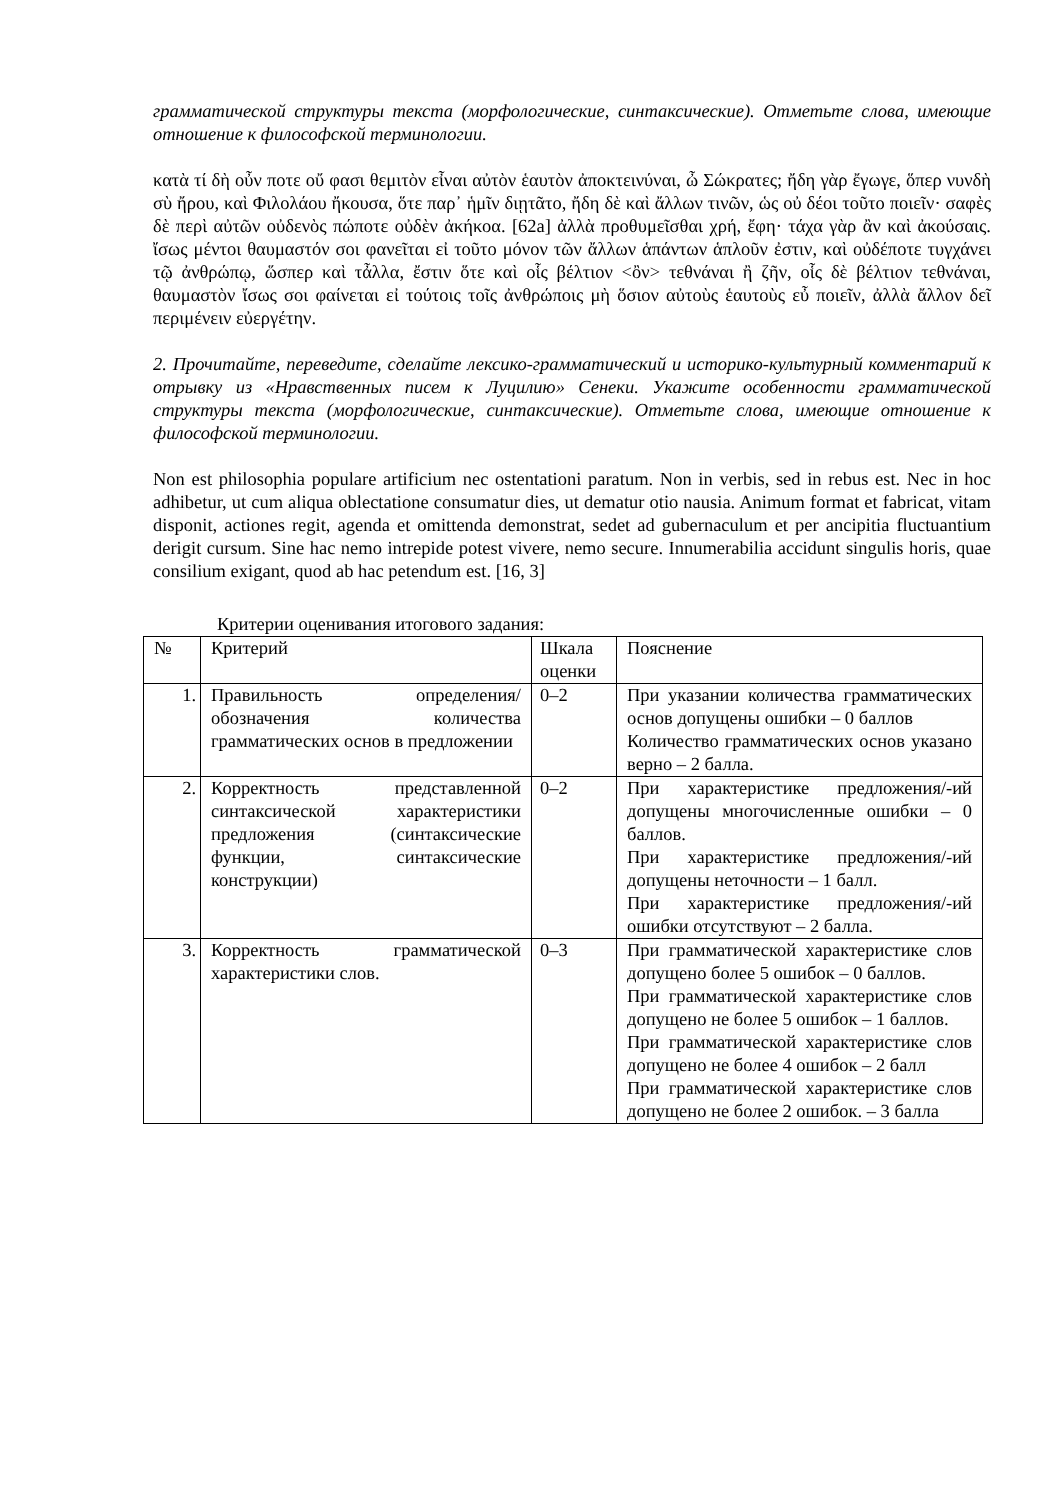грамматической структуры текста (морфологические, синтаксические). Отметьте слова, имеющие отношение к философской терминологии.
κατὰ τί δὴ οὖν ποτε οὔ φασι θεμιτὸν εἶναι αὐτὸν ἑαυτὸν ἀποκτεινύναι, ὦ Σώκρατες; ἤδη γὰρ ἔγωγε, ὅπερ νυνδὴ σὺ ἤρου, καὶ Φιλολάου ἤκουσα, ὅτε παρ᾽ ἡμῖν διῃτᾶτο, ἤδη δὲ καὶ ἄλλων τινῶν, ὡς οὐ δέοι τοῦτο ποιεῖν· σαφὲς δὲ περὶ αὐτῶν οὐδενὸς πώποτε οὐδὲν ἀκήκοα. [62a] ἀλλὰ προθυμεῖσθαι χρή, ἔφη· τάχα γὰρ ἂν καὶ ἀκούσαις. ἴσως μέντοι θαυμαστόν σοι φανεῖται εἰ τοῦτο μόνον τῶν ἄλλων ἁπάντων ἁπλοῦν ἐστιν, καὶ οὐδέποτε τυγχάνει τῷ ἀνθρώπῳ, ὥσπερ καὶ τἆλλα, ἔστιν ὅτε καὶ οἷς βέλτιον <ὂν> τεθνάναι ἢ ζῆν, οἷς δὲ βέλτιον τεθνάναι, θαυμαστὸν ἴσως σοι φαίνεται εἰ τούτοις τοῖς ἀνθρώποις μὴ ὅσιον αὐτοὺς ἑαυτοὺς εὖ ποιεῖν, ἀλλὰ ἄλλον δεῖ περιμένειν εὐεργέτην.
2. Прочитайте, переведите, сделайте лексико-грамматический и историко-культурный комментарий к отрывку из «Нравственных писем к Луцилию» Сенеки. Укажите особенности грамматической структуры текста (морфологические, синтаксические). Отметьте слова, имеющие отношение к философской терминологии.
Non est philosophia populare artificium nec ostentationi paratum. Non in verbis, sed in rebus est. Nec in hoc adhibetur, ut cum aliqua oblectatione consumatur dies, ut dematur otio nausia. Animum format et fabricat, vitam disponit, actiones regit, agenda et omittenda demonstrat, sedet ad gubernaculum et per ancipitia fluctuantium derigit cursum. Sine hac nemo intrepide potest vivere, nemo secure. Innumerabilia accidunt singulis horis, quae consilium exigant, quod ab hac petendum est. [16, 3]
Критерии оценивания итогового задания:
| № | Критерий | Шкала оценки | Пояснение |
| 1. | Правильность определения/обозначения количества грамматических основ в предложении | 0–2 | При указании количества грамматических основ допущены ошибки – 0 баллов Количество грамматических основ указано верно – 2 балла. |
| 2. | Корректность представленной синтаксической характеристики предложения (синтаксические функции, синтаксические конструкции) | 0–2 | При характеристике предложения/-ий допущены многочисленные ошибки – 0 баллов. При характеристике предложения/-ий допущены неточности – 1 балл. При характеристике предложения/-ий ошибки отсутствуют – 2 балла. |
| 3. | Корректность грамматической характеристики слов. | 0–3 | При грамматической характеристике слов допущено более 5 ошибок – 0 баллов. При грамматической характеристике слов допущено не более 5 ошибок – 1 баллов. При грамматической характеристике слов допущено не более 4 ошибок – 2 балл При грамматической характеристике слов допущено не более 2 ошибок. – 3 балла |